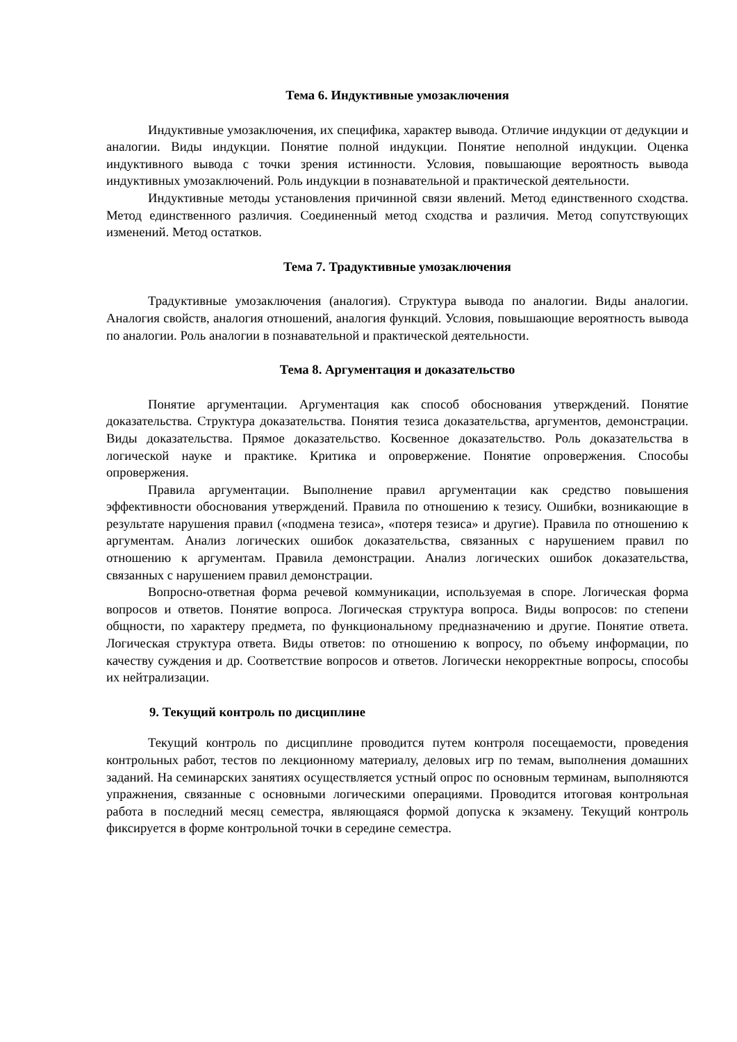Тема 6. Индуктивные умозаключения
Индуктивные умозаключения, их специфика, характер вывода. Отличие индукции от дедукции и аналогии. Виды индукции. Понятие полной индукции. Понятие неполной индукции. Оценка индуктивного вывода с точки зрения истинности. Условия, повышающие вероятность вывода индуктивных умозаключений. Роль индукции в познавательной и практической деятельности.
Индуктивные методы установления причинной связи явлений. Метод единственного сходства. Метод единственного различия. Соединенный метод сходства и различия. Метод сопутствующих изменений. Метод остатков.
Тема 7. Традуктивные умозаключения
Традуктивные умозаключения (аналогия). Структура вывода по аналогии. Виды аналогии. Аналогия свойств, аналогия отношений, аналогия функций. Условия, повышающие вероятность вывода по аналогии. Роль аналогии в познавательной и практической деятельности.
Тема 8. Аргументация и доказательство
Понятие аргументации. Аргументация как способ обоснования утверждений. Понятие доказательства. Структура доказательства. Понятия тезиса доказательства, аргументов, демонстрации. Виды доказательства. Прямое доказательство. Косвенное доказательство. Роль доказательства в логической науке и практике. Критика и опровержение. Понятие опровержения. Способы опровержения.
Правила аргументации. Выполнение правил аргументации как средство повышения эффективности обоснования утверждений. Правила по отношению к тезису. Ошибки, возникающие в результате нарушения правил («подмена тезиса», «потеря тезиса» и другие). Правила по отношению к аргументам. Анализ логических ошибок доказательства, связанных с нарушением правил по отношению к аргументам. Правила демонстрации. Анализ логических ошибок доказательства, связанных с нарушением правил демонстрации.
Вопросно-ответная форма речевой коммуникации, используемая в споре. Логическая форма вопросов и ответов. Понятие вопроса. Логическая структура вопроса. Виды вопросов: по степени общности, по характеру предмета, по функциональному предназначению и другие. Понятие ответа. Логическая структура ответа. Виды ответов: по отношению к вопросу, по объему информации, по качеству суждения и др. Соответствие вопросов и ответов. Логически некорректные вопросы, способы их нейтрализации.
9. Текущий контроль по дисциплине
Текущий контроль по дисциплине проводится путем контроля посещаемости, проведения контрольных работ, тестов по лекционному материалу, деловых игр по темам, выполнения домашних заданий. На семинарских занятиях осуществляется устный опрос по основным терминам, выполняются упражнения, связанные с основными логическими операциями. Проводится итоговая контрольная работа в последний месяц семестра, являющаяся формой допуска к экзамену. Текущий контроль фиксируется в форме контрольной точки в середине семестра.